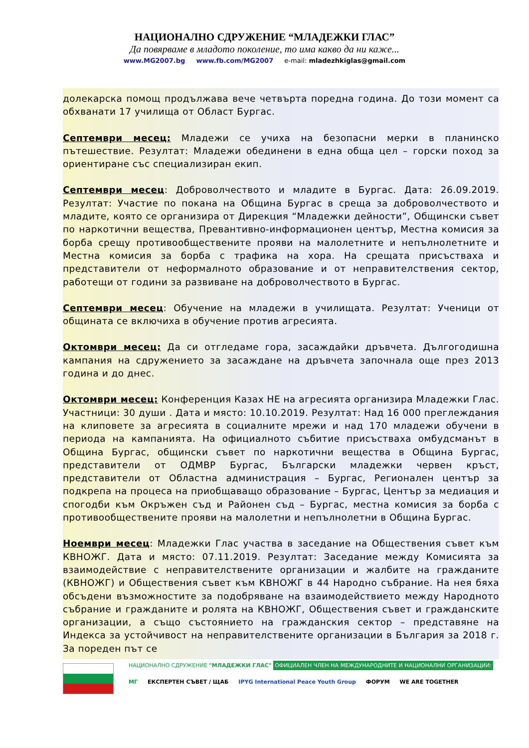НАЦИОНАЛНО СДРУЖЕНИЕ “МЛАДЕЖКИ ГЛАС”
Да повярваме в младото поколение, то има какво да ни каже...
www.MG2007.bg www.fb.com/MG2007 e-mail: mladezhkiglas@gmail.com
долекарска помощ продължава вече четвърта поредна година. До този момент са обхванати 17 училища от Област Бургас.
Септември месец: Младежи се учиха на безопасни мерки в планинско пътешествие. Резултат: Младежи обединени в една обща цел – горски поход за ориентиране със специализиран екип.
Септември месец: Доброволчеството и младите в Бургас. Дата: 26.09.2019. Резултат: Участие по покана на Община Бургас в среща за доброволчеството и младите, която се организира от Дирекция “Младежки дейности”, Общински съвет по наркотични вещества, Превантивно-информационен център, Местна комисия за борба срещу противообществените прояви на малолетните и непълнолетните и Местна комисия за борба с трафика на хора. На срещата присъстваха и представители от неформалното образование и от неправителствения сектор, работещи от години за развиване на доброволчеството в Бургас.
Септември месец: Обучение на младежи в училищата. Резултат: Ученици от общината се включиха в обучение против агресията.
Октомври месец: Да си отгледаме гора, засаждайки дръвчета. Дългогодишна кампания на сдружението за засаждане на дръвчета започнала още през 2013 година и до днес.
Октомври месец: Конференция Казах НЕ на агресията организира Младежки Глас. Участници: 30 души . Дата и място: 10.10.2019. Резултат: Над 16 000 преглеждания на клиповете за агресията в социалните мрежи и над 170 младежи обучени в периода на кампанията. На официалното събитие присъстваха омбудсманът в Община Бургас, общински съвет по наркотични вещества в Община Бургас, представители от ОДМВР Бургас, Български младежки червен кръст, представители от Областна администрация – Бургас, Регионален център за подкрепа на процеса на приобщаващо образование – Бургас, Център за медиация и спогодби към Окръжен съд и Районен съд – Бургас, местна комисия за борба с противообществените прояви на малолетни и непълнолетни в Община Бургас.
Ноември месец: Младежки Глас участва в заседание на Обществения съвет към КВНОЖГ. Дата и място: 07.11.2019. Резултат: Заседание между Комисията за взаимодействие с неправителствените организации и жалбите на гражданите (КВНОЖГ) и Обществения съвет към КВНОЖГ в 44 Народно събрание. На нея бяха обсъдени възможностите за подобряване на взаимодействието между Народното събрание и гражданите и ролята на КВНОЖГ, Обществения съвет и гражданските организации, а също състоянието на гражданския сектор – представяне на Индекса за устойчивост на неправителствените организации в България за 2018 г. За пореден път се
НАЦИОНАЛНО СДРУЖЕНИЕ "МЛАДЕЖКИ ГЛАС" ОФИЦИАЛЕН ЧЛЕН НА МЕЖДУНАРОДНИТЕ И НАЦИОНАЛНИ ОРГАНИЗАЦИИ:
МГ ЕКСПЕРТЕН СЪВЕТ / ЩАБ IPYG International Peace Youth Group ФОРУМ WE ARE TOGETHER